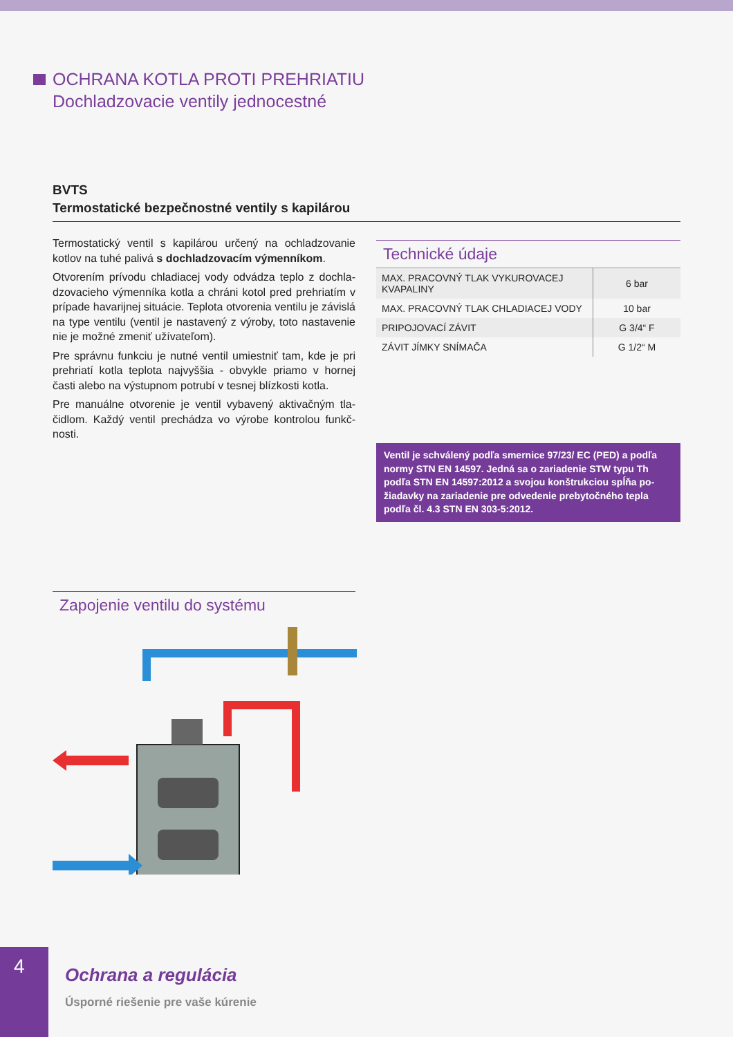OCHRANA KOTLA PROTI PREHRIATIU
Dochladzovacie ventily jednocestné
BVTS
Termostatické bezpečnostné ventily s kapilárou
Termostatický ventil s kapilárou určený na ochladzovanie kotlov na tuhé palivá s dochladzovacím výmenníkom.
Otvorením prívodu chladiacej vody odvádza teplo z dochla­dzovacieho výmenníka kotla a chráni kotol pred prehriatím v prípade havarijnej situácie. Teplota otvorenia ventilu je zá­vislá na type ventilu (ventil je nastavený z výroby, toto nasta­venie nie je možné zmeniť užívateľom).
Pre správnu funkciu je nutné ventil umiestniť tam, kde je pri prehriatí kotla teplota najvyššia - obvykle priamo v hornej časti alebo na výstupnom potrubí v tesnej blízkosti kotla.
Pre manuálne otvorenie je ventil vybavený aktivačným tla­čidlom. Každý ventil prechádza vo výrobe kontrolou funkč­nosti.
Technické údaje
| MAX. PRACOVNÝ TLAK VYKUROVACEJ KVAPALINY | 6 bar |
| MAX. PRACOVNÝ TLAK CHLADIACEJ VODY | 10 bar |
| PRIPOJOVACÍ ZÁVIT | G 3/4“ F |
| ZÁVIT JÍMKY SNÍMAČA | G 1/2“ M |
Ventil je schválený podľa smernice 97/23/ EC (PED) a podľa normy STN EN 14597. Jedná sa o zariadenie STW typu Th podľa STN EN 14597:2012 a svojou konštrukciou spĺňa po­žiadavky na zariadenie pre odvedenie prebytočného tepla podľa čl. 4.3 STN EN 303-5:2012.
Zapojenie ventilu do systému
4
Ochrana a regulácia
Úsporné riešenie pre vaše kúrenie